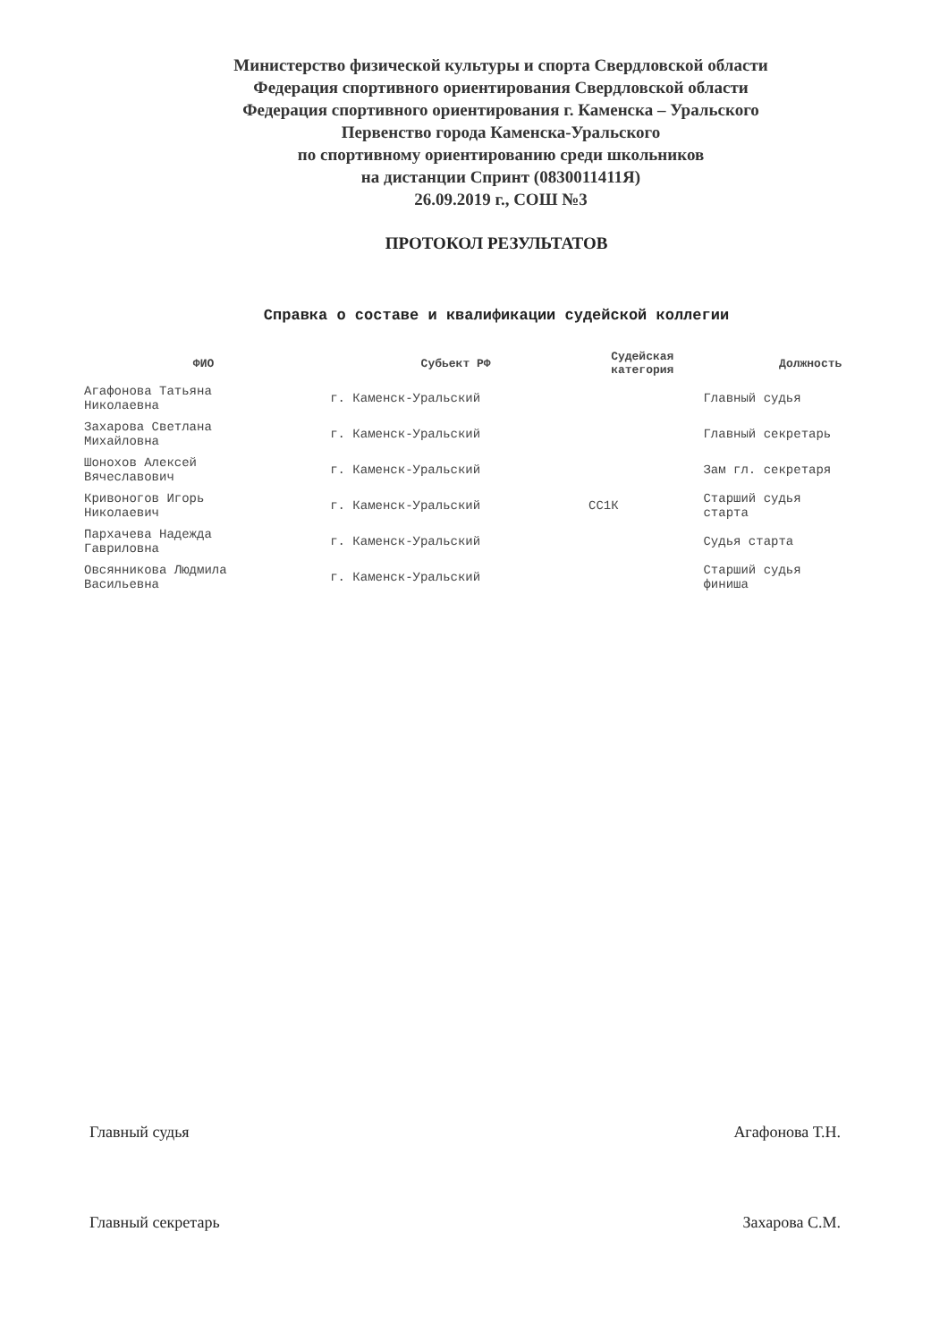Министерство физической культуры и спорта Свердловской области
Федерация спортивного ориентирования Свердловской области
Федерация спортивного ориентирования г. Каменска – Уральского
Первенство города Каменска-Уральского
по спортивному ориентированию среди школьников
на дистанции Спринт (0830011411Я)
26.09.2019 г., СОШ №3
ПРОТОКОЛ РЕЗУЛЬТАТОВ
Справка о составе и квалификации судейской коллегии
| ФИО | Субьект РФ | Судейская категория | Должность |
| --- | --- | --- | --- |
| Агафонова Татьяна Николаевна | г. Каменск-Уральский | | Главный судья |
| Захарова Светлана Михайловна | г. Каменск-Уральский | | Главный секретарь |
| Шонохов Алексей Вячеславович | г. Каменск-Уральский | | Зам гл. секретаря |
| Кривоногов Игорь Николаевич | г. Каменск-Уральский | СС1К | Старший судья старта |
| Пархачева Надежда Гавриловна | г. Каменск-Уральский | | Судья старта |
| Овсянникова Людмила Васильевна | г. Каменск-Уральский | | Старший судья финиша |
Главный судья Агафонова Т.Н.
Главный секретарь Захарова С.М.